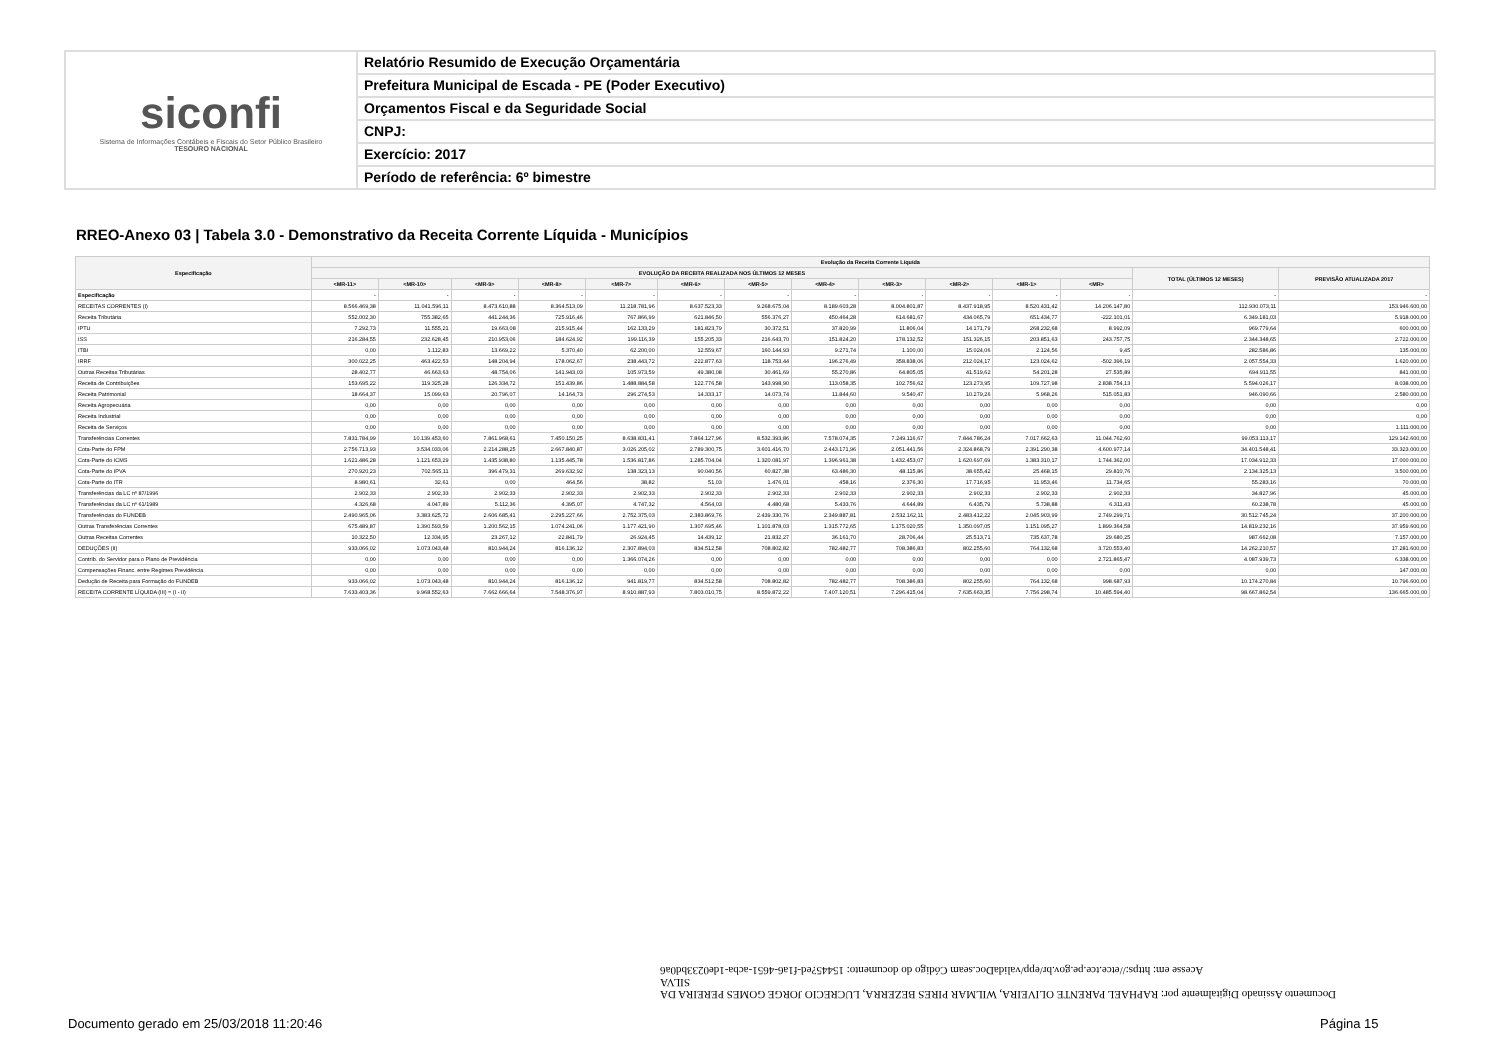siconfi
Sistema de Informações Contábeis e Fiscais do Setor Público Brasileiro
TESOURO NACIONAL
Relatório Resumido de Execução Orçamentária
Prefeitura Municipal de Escada - PE (Poder Executivo)
Orçamentos Fiscal e da Seguridade Social
CNPJ:
Exercício: 2017
Período de referência: 6º bimestre
RREO-Anexo 03 | Tabela 3.0 - Demonstrativo da Receita Corrente Líquida - Municípios
| Especificação | Evolução da Receita Corrente Líquida | | | | | | | | | | | | | |
| --- | --- | --- | --- | --- | --- | --- | --- | --- | --- | --- | --- | --- | --- | --- |
| | EVOLUÇÃO DA RECEITA REALIZADA NOS ÚLTIMOS 12 MESES | | | | | | | | | | | | TOTAL (ÚLTIMOS 12 MESES) | PREVISÃO ATUALIZADA 2017 |
| | <MR-11> | <MR-10> | <MR-9> | <MR-8> | <MR-7> | <MR-6> | <MR-5> | <MR-4> | <MR-3> | <MR-2> | <MR-1> | <MR> | | |
| Especificação | - | - | - | - | - | - | - | - | - | - | - | - | - | - |
| RECEITAS CORRENTES (I) | 8.566.469,38 | 11.041.596,11 | 8.473.610,88 | 8.364.513,09 | 11.218.781,96 | 8.637.523,33 | 9.268.675,04 | 8.189.603,28 | 8.004.801,87 | 8.437.918,95 | 8.520.431,42 | 14.206.147,80 | 112.930.073,11 | 153.946.600,00 |
| Receita Tributária | 552.002,30 | 755.382,65 | 441.244,36 | 725.916,46 | 767.866,99 | 621.846,50 | 556.376,27 | 450.464,28 | 614.681,67 | 434.065,79 | 651.434,77 | -222.101,01 | 6.349.181,03 | 5.918.000,00 |
| IPTU | 7.292,73 | 11.555,21 | 19.663,08 | 215.915,44 | 162.133,29 | 181.823,79 | 30.372,51 | 37.820,99 | 11.806,04 | 14.171,79 | 268.232,68 | 8.992,09 | 969.779,64 | 600.000,00 |
| ISS | 216.284,55 | 232.628,45 | 210.953,06 | 184.624,92 | 199.116,39 | 155.205,33 | 216.643,70 | 151.824,20 | 178.132,52 | 151.326,15 | 203.851,63 | 243.757,75 | 2.344.348,65 | 2.722.000,00 |
| ITBI | 0,00 | 1.112,83 | 13.669,22 | 5.370,40 | 62.200,00 | 12.559,67 | 160.144,93 | 9.271,74 | 1.100,00 | 15.024,06 | 2.124,56 | 9,45 | 282.586,86 | 135.000,00 |
| IRRF | 300.022,25 | 463.422,53 | 148.204,94 | 178.062,67 | 238.443,72 | 222.877,63 | 118.753,44 | 196.276,49 | 358.838,06 | 212.024,17 | 123.024,62 | -502.396,19 | 2.057.554,33 | 1.620.000,00 |
| Outras Receitas Tributárias | 28.402,77 | 46.663,63 | 48.754,06 | 141.943,03 | 105.973,59 | 49.380,08 | 30.461,69 | 55.270,86 | 64.805,05 | 41.519,62 | 54.201,28 | 27.535,89 | 694.911,55 | 841.000,00 |
| Receita de Contribuições | 153.695,22 | 119.325,28 | 126.334,72 | 151.439,86 | 1.488.884,58 | 122.776,58 | 143.998,90 | 113.058,35 | 102.756,62 | 123.273,95 | 109.727,98 | 2.838.754,13 | 5.594.026,17 | 8.038.000,00 |
| Receita Patrimonial | 18.664,37 | 15.099,63 | 20.796,07 | 14.164,73 | 296.274,53 | 14.333,17 | 14.073,74 | 11.844,60 | 9.540,47 | 10.279,26 | 5.968,26 | 515.051,83 | 946.090,66 | 2.580.000,00 |
| Receita Agropecuária | 0,00 | 0,00 | 0,00 | 0,00 | 0,00 | 0,00 | 0,00 | 0,00 | 0,00 | 0,00 | 0,00 | 0,00 | 0,00 | 0,00 |
| Receita Industrial | 0,00 | 0,00 | 0,00 | 0,00 | 0,00 | 0,00 | 0,00 | 0,00 | 0,00 | 0,00 | 0,00 | 0,00 | 0,00 | 0,00 |
| Receita de Serviços | 0,00 | 0,00 | 0,00 | 0,00 | 0,00 | 0,00 | 0,00 | 0,00 | 0,00 | 0,00 | 0,00 | 0,00 | 0,00 | 1.111.000,00 |
| Transferências Correntes | 7.831.784,99 | 10.139.453,60 | 7.861.968,61 | 7.450.150,25 | 8.638.831,41 | 7.864.127,96 | 8.532.393,86 | 7.578.074,35 | 7.249.116,67 | 7.844.786,24 | 7.017.662,63 | 11.044.762,60 | 99.053.113,17 | 129.142.600,00 |
| Cota-Parte do FPM | 2.756.713,93 | 3.534.033,06 | 2.214.288,25 | 2.667.840,87 | 3.026.205,02 | 2.789.300,75 | 3.601.416,70 | 2.443.171,96 | 2.051.441,56 | 2.324.868,79 | 2.391.290,38 | 4.600.977,14 | 34.401.548,41 | 33.323.000,00 |
| Cota-Parte do ICMS | 1.621.486,28 | 1.121.653,29 | 1.435.938,80 | 1.135.445,78 | 1.536.817,86 | 1.285.704,04 | 1.320.081,97 | 1.396.961,38 | 1.432.453,07 | 1.620.697,69 | 1.383.310,17 | 1.744.362,00 | 17.034.912,33 | 17.000.000,00 |
| Cota-Parte do IPVA | 270.920,23 | 702.565,11 | 396.479,31 | 269.632,92 | 138.323,13 | 90.040,56 | 60.827,38 | 63.486,30 | 48.115,86 | 38.655,42 | 25.468,15 | 29.810,76 | 2.134.325,13 | 3.500.000,00 |
| Cota-Parte do ITR | 8.980,61 | 32,61 | 0,00 | 464,56 | 38,82 | 51,03 | 1.476,01 | 458,16 | 2.376,30 | 17.716,95 | 11.953,46 | 11.734,65 | 55.283,16 | 70.000,00 |
| Transferências da LC nº 87/1996 | 2.902,33 | 2.902,33 | 2.902,33 | 2.902,33 | 2.902,33 | 2.902,33 | 2.902,33 | 2.902,33 | 2.902,33 | 2.902,33 | 2.902,33 | 2.902,33 | 34.827,96 | 45.000,00 |
| Transferências da LC nº 61/1989 | 4.326,68 | 4.047,89 | 5.112,36 | 4.395,07 | 4.747,32 | 4.564,03 | 4.480,68 | 5.433,76 | 4.644,89 | 6.435,79 | 5.738,88 | 6.311,43 | 60.238,78 | 45.000,00 |
| Transferências do FUNDEB | 2.490.965,06 | 3.383.625,72 | 2.606.685,41 | 2.295.227,66 | 2.752.375,03 | 2.383.869,76 | 2.439.330,76 | 2.349.887,81 | 2.532.162,11 | 2.483.412,22 | 2.045.903,99 | 2.749.299,71 | 30.512.745,24 | 37.200.000,00 |
| Outras Transferências Correntes | 675.489,87 | 1.390.593,59 | 1.200.562,15 | 1.074.241,06 | 1.177.421,90 | 1.307.695,46 | 1.101.878,03 | 1.315.772,65 | 1.175.020,55 | 1.350.097,05 | 1.151.095,27 | 1.899.364,58 | 14.819.232,16 | 37.959.600,00 |
| Outras Receitas Correntes | 10.322,50 | 12.334,95 | 23.267,12 | 22.841,79 | 26.924,45 | 14.439,12 | 21.832,27 | 36.161,70 | 28.706,44 | 25.513,71 | 735.637,78 | 29.680,25 | 987.662,08 | 7.157.000,00 |
| DEDUÇÕES (II) | 933.066,02 | 1.073.043,48 | 810.944,24 | 816.136,12 | 2.307.894,03 | 834.512,58 | 708.802,82 | 782.482,77 | 708.386,83 | 802.255,60 | 764.132,68 | 3.720.553,40 | 14.262.210,57 | 17.281.600,00 |
| Contrib. do Servidor para o Plano de Previdência | 0,00 | 0,00 | 0,00 | 0,00 | 1.366.074,26 | 0,00 | 0,00 | 0,00 | 0,00 | 0,00 | 0,00 | 2.721.865,47 | 4.087.939,73 | 6.338.000,00 |
| Compensações Financ. entre Regimes Previdência | 0,00 | 0,00 | 0,00 | 0,00 | 0,00 | 0,00 | 0,00 | 0,00 | 0,00 | 0,00 | 0,00 | 0,00 | 0,00 | 147.000,00 |
| Dedução de Receita para Formação do FUNDEB | 933.066,02 | 1.073.043,48 | 810.944,24 | 816.136,12 | 941.819,77 | 834.512,58 | 708.802,82 | 782.482,77 | 708.386,83 | 802.255,60 | 764.132,68 | 998.687,93 | 10.174.270,84 | 10.796.600,00 |
| RECEITA CORRENTE LÍQUIDA (III) = (I - II) | 7.633.403,36 | 9.968.552,63 | 7.662.666,64 | 7.548.376,97 | 8.910.887,93 | 7.803.010,75 | 8.559.872,22 | 7.407.120,51 | 7.296.415,04 | 7.635.663,35 | 7.756.298,74 | 10.485.594,40 | 98.667.862,54 | 136.665.000,00 |
Documento Assinado Digitalmente por: RAPHAEL PARENTE OLIVEIRA, WILMAR PIRES BEZERRA, LUCRECIO JORGE GOMES PEREIRA DA SILVA
Acesse em: https://etce.tce.pe.gov.br/epp/validaDoc.seam Código do documento: 15445?ed-f1a6-4651-acba-1de0233bd0a6
Documento gerado em 25/03/2018 11:20:46
Página 15